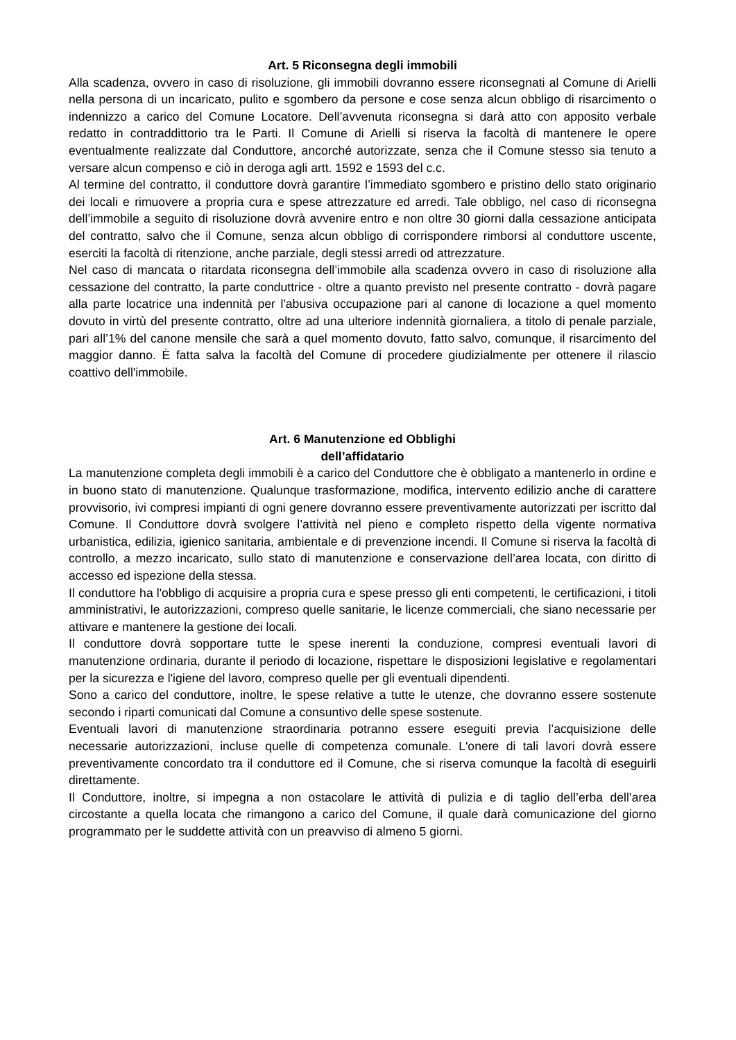Art. 5 Riconsegna degli immobili
Alla scadenza, ovvero in caso di risoluzione, gli immobili dovranno essere riconsegnati al Comune di Arielli nella persona di un incaricato, pulito e sgombero da persone e cose senza alcun obbligo di risarcimento o indennizzo a carico del Comune Locatore. Dell’avvenuta riconsegna si darà atto con apposito verbale redatto in contraddittorio tra le Parti. Il Comune di Arielli si riserva la facoltà di mantenere le opere eventualmente realizzate dal Conduttore, ancorché autorizzate, senza che il Comune stesso sia tenuto a versare alcun compenso e ciò in deroga agli artt. 1592 e 1593 del c.c.
Al termine del contratto, il conduttore dovrà garantire l’immediato sgombero e pristino dello stato originario dei locali e rimuovere a propria cura e spese attrezzature ed arredi. Tale obbligo, nel caso di riconsegna dell’immobile a seguito di risoluzione dovrà avvenire entro e non oltre 30 giorni dalla cessazione anticipata del contratto, salvo che il Comune, senza alcun obbligo di corrispondere rimborsi al conduttore uscente, eserciti la facoltà di ritenzione, anche parziale, degli stessi arredi od attrezzature.
Nel caso di mancata o ritardata riconsegna dell’immobile alla scadenza ovvero in caso di risoluzione alla cessazione del contratto, la parte conduttrice - oltre a quanto previsto nel presente contratto - dovrà pagare alla parte locatrice una indennità per l'abusiva occupazione pari al canone di locazione a quel momento dovuto in virtù del presente contratto, oltre ad una ulteriore indennità giornaliera, a titolo di penale parziale, pari all’1% del canone mensile che sarà a quel momento dovuto, fatto salvo, comunque, il risarcimento del maggior danno. È fatta salva la facoltà del Comune di procedere giudizialmente per ottenere il rilascio coattivo dell'immobile.
Art. 6 Manutenzione ed Obblighi
dell’affidatario
La manutenzione completa degli immobili è a carico del Conduttore che è obbligato a mantenerlo in ordine e in buono stato di manutenzione. Qualunque trasformazione, modifica, intervento edilizio anche di carattere provvisorio, ivi compresi impianti di ogni genere dovranno essere preventivamente autorizzati per iscritto dal Comune. Il Conduttore dovrà svolgere l’attività nel pieno e completo rispetto della vigente normativa urbanistica, edilizia, igienico sanitaria, ambientale e di prevenzione incendi. Il Comune si riserva la facoltà di controllo, a mezzo incaricato, sullo stato di manutenzione e conservazione dell’area locata, con diritto di accesso ed ispezione della stessa.
Il conduttore ha l'obbligo di acquisire a propria cura e spese presso gli enti competenti, le certificazioni, i titoli amministrativi, le autorizzazioni, compreso quelle sanitarie, le licenze commerciali, che siano necessarie per attivare e mantenere la gestione dei locali.
Il conduttore dovrà sopportare tutte le spese inerenti la conduzione, compresi eventuali lavori di manutenzione ordinaria, durante il periodo di locazione, rispettare le disposizioni legislative e regolamentari per la sicurezza e l'igiene del lavoro, compreso quelle per gli eventuali dipendenti.
Sono a carico del conduttore, inoltre, le spese relative a tutte le utenze, che dovranno essere sostenute secondo i riparti comunicati dal Comune a consuntivo delle spese sostenute.
Eventuali lavori di manutenzione straordinaria potranno essere eseguiti previa l’acquisizione delle necessarie autorizzazioni, incluse quelle di competenza comunale. L'onere di tali lavori dovrà essere preventivamente concordato tra il conduttore ed il Comune, che si riserva comunque la facoltà di eseguirli direttamente.
Il Conduttore, inoltre, si impegna a non ostacolare le attività di pulizia e di taglio dell’erba dell’area circostante a quella locata che rimangono a carico del Comune, il quale darà comunicazione del giorno programmato per le suddette attività con un preavviso di almeno 5 giorni.